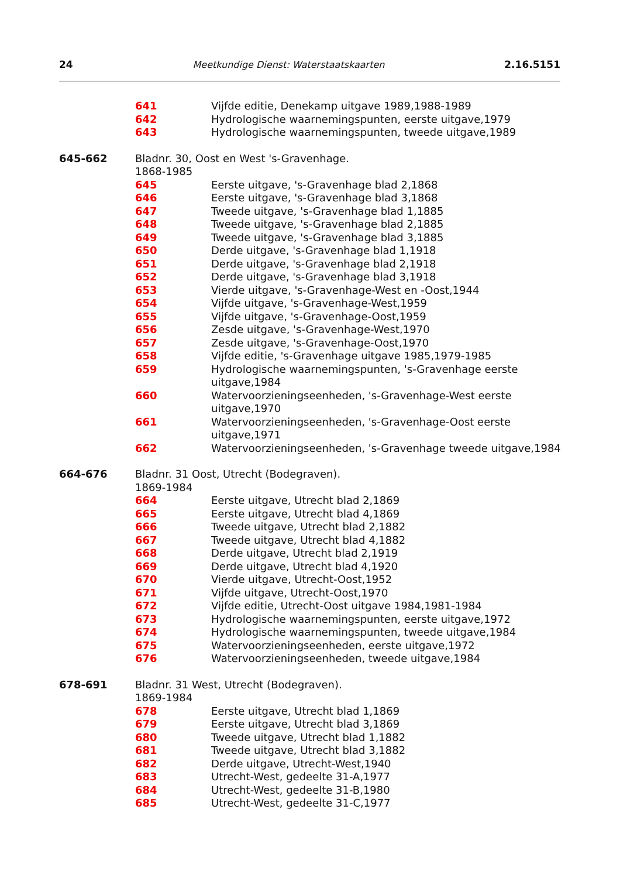24 Meetkundige Dienst: Waterstaatskaarten 2.16.5151
641 Vijfde editie, Denekamp uitgave 1989,1988-1989
642 Hydrologische waarnemingspunten, eerste uitgave,1979
643 Hydrologische waarnemingspunten, tweede uitgave,1989
645-662 Bladnr. 30, Oost en West 's-Gravenhage.
1868-1985
645 Eerste uitgave, 's-Gravenhage blad 2,1868
646 Eerste uitgave, 's-Gravenhage blad 3,1868
647 Tweede uitgave, 's-Gravenhage blad 1,1885
648 Tweede uitgave, 's-Gravenhage blad 2,1885
649 Tweede uitgave, 's-Gravenhage blad 3,1885
650 Derde uitgave, 's-Gravenhage blad 1,1918
651 Derde uitgave, 's-Gravenhage blad 2,1918
652 Derde uitgave, 's-Gravenhage blad 3,1918
653 Vierde uitgave, 's-Gravenhage-West en -Oost,1944
654 Vijfde uitgave, 's-Gravenhage-West,1959
655 Vijfde uitgave, 's-Gravenhage-Oost,1959
656 Zesde uitgave, 's-Gravenhage-West,1970
657 Zesde uitgave, 's-Gravenhage-Oost,1970
658 Vijfde editie, 's-Gravenhage uitgave 1985,1979-1985
659 Hydrologische waarnemingspunten, 's-Gravenhage eerste uitgave,1984
660 Watervoorzieningseenheden, 's-Gravenhage-West eerste uitgave,1970
661 Watervoorzieningseenheden, 's-Gravenhage-Oost eerste uitgave,1971
662 Watervoorzieningseenheden, 's-Gravenhage tweede uitgave,1984
664-676 Bladnr. 31 Oost, Utrecht (Bodegraven).
1869-1984
664 Eerste uitgave, Utrecht blad 2,1869
665 Eerste uitgave, Utrecht blad 4,1869
666 Tweede uitgave, Utrecht blad 2,1882
667 Tweede uitgave, Utrecht blad 4,1882
668 Derde uitgave, Utrecht blad 2,1919
669 Derde uitgave, Utrecht blad 4,1920
670 Vierde uitgave, Utrecht-Oost,1952
671 Vijfde uitgave, Utrecht-Oost,1970
672 Vijfde editie, Utrecht-Oost uitgave 1984,1981-1984
673 Hydrologische waarnemingspunten, eerste uitgave,1972
674 Hydrologische waarnemingspunten, tweede uitgave,1984
675 Watervoorzieningseenheden, eerste uitgave,1972
676 Watervoorzieningseenheden, tweede uitgave,1984
678-691 Bladnr. 31 West, Utrecht (Bodegraven).
1869-1984
678 Eerste uitgave, Utrecht blad 1,1869
679 Eerste uitgave, Utrecht blad 3,1869
680 Tweede uitgave, Utrecht blad 1,1882
681 Tweede uitgave, Utrecht blad 3,1882
682 Derde uitgave, Utrecht-West,1940
683 Utrecht-West, gedeelte 31-A,1977
684 Utrecht-West, gedeelte 31-B,1980
685 Utrecht-West, gedeelte 31-C,1977